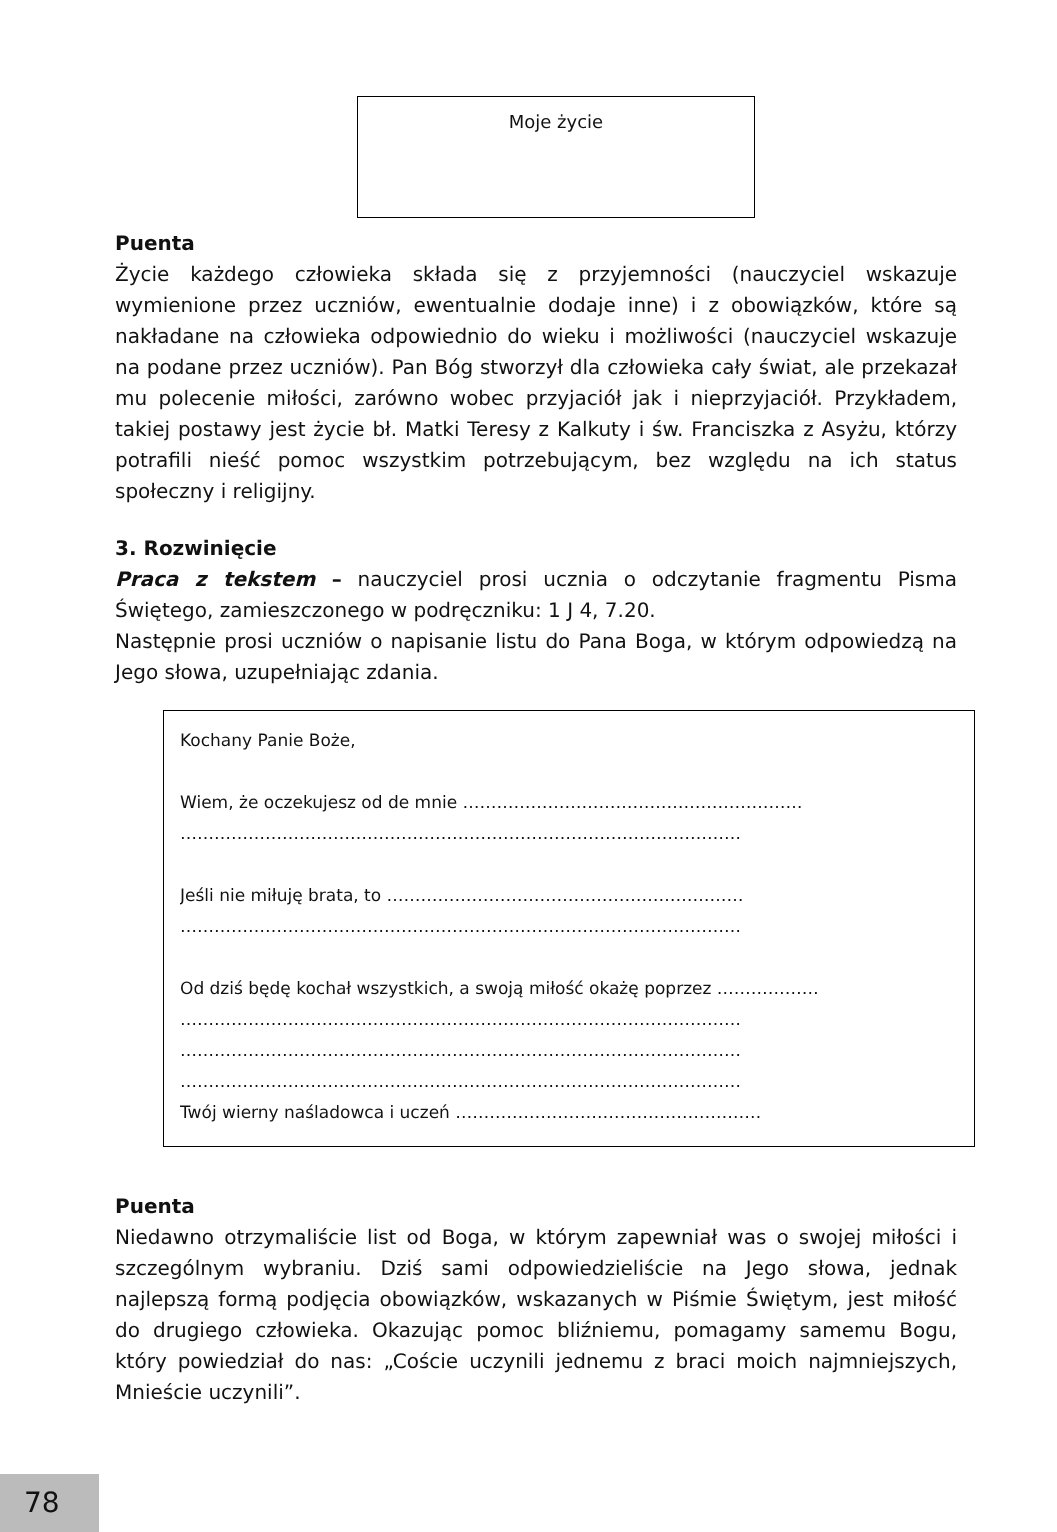Moje życie
Puenta
Życie każdego człowieka składa się z przyjemności (nauczyciel wskazuje wymienione przez uczniów, ewentualnie dodaje inne) i z obowiązków, które są nakładane na człowieka odpowiednio do wieku i możliwości (nauczyciel wskazuje na podane przez uczniów). Pan Bóg stworzył dla człowieka cały świat, ale przekazał mu polecenie miłości, zarówno wobec przyjaciół jak i nieprzyjaciół. Przykładem, takiej postawy jest życie bł. Matki Teresy z Kalkuty i św. Franciszka z Asyżu, którzy potrafili nieść pomoc wszystkim potrzebującym, bez względu na ich status społeczny i religijny.
3. Rozwinięcie
Praca z tekstem – nauczyciel prosi ucznia o odczytanie fragmentu Pisma Świętego, zamieszczonego w podręczniku: 1 J 4, 7.20.
Następnie prosi uczniów o napisanie listu do Pana Boga, w którym odpowiedzą na Jego słowa, uzupełniając zdania.
Kochany Panie Boże,
Wiem, że oczekujesz od de mnie ……………………………………………………
………………………………………………………………………………………
Jeśli nie miłuję brata, to ………………………………………………………
………………………………………………………………………………………
Od dziś będę kochał wszystkich, a swoją miłość okażę poprzez ………………
………………………………………………………………………………………
………………………………………………………………………………………
………………………………………………………………………………………
Twój wierny naśladowca i uczeń ………………………………………………
Puenta
Niedawno otrzymaliście list od Boga, w którym zapewniał was o swojej miłości i szczególnym wybraniu. Dziś sami odpowiedzieliście na Jego słowa, jednak najlepszą formą podjęcia obowiązków, wskazanych w Piśmie Świętym, jest miłość do drugiego człowieka. Okazując pomoc bliźniemu, pomagamy samemu Bogu, który powiedział do nas: „Coście uczynili jednemu z braci moich najmniejszych, Mnieście uczynili”.
78